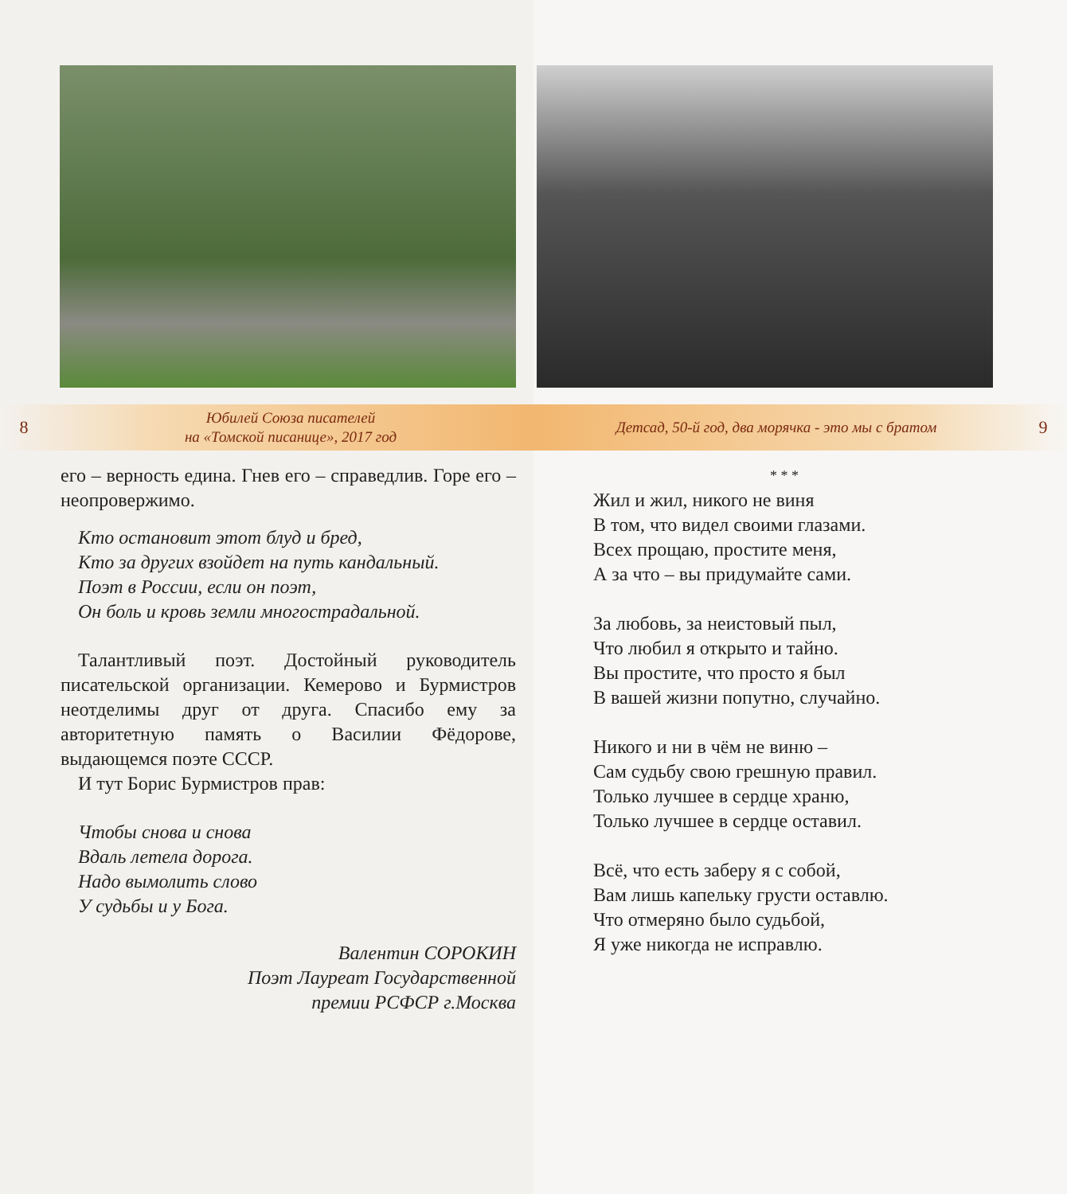8
Юбилей Союза писателей
на «Томской писанице», 2017 год
его – верность едина. Гнев его – справедлив. Горе его – неопровержимо.
Кто остановит этот блуд и бред,
Кто за других взойдет на путь кандальный.
Поэт в России, если он поэт,
Он боль и кровь земли многострадальной.
Талантливый поэт. Достойный руководитель писательской организации. Кемерово и Бурмистров неотделимы друг от друга. Спасибо ему за авторитетную память о Василии Фёдорове, выдающемся поэте СССР.
И тут Борис Бурмистров прав:
Чтобы снова и снова
Вдаль летела дорога.
Надо вымолить слово
У судьбы и у Бога.
Валентин СОРОКИН
Поэт Лауреат Государственной
премии РСФСР г.Москва
Детсад, 50-й год, два морячка - это мы с братом
9
* * *
Жил и жил, никого не виня
В том, что видел своими глазами.
Всех прощаю, простите меня,
А за что – вы придумайте сами.
За любовь, за неистовый пыл,
Что любил я открыто и тайно.
Вы простите, что просто я был
В вашей жизни попутно, случайно.
Никого и ни в чём не виню –
Сам судьбу свою грешную правил.
Только лучшее в сердце храню,
Только лучшее в сердце оставил.
Всё, что есть заберу я с собой,
Вам лишь капельку грусти оставлю.
Что отмеряно было судьбой,
Я уже никогда не исправлю.